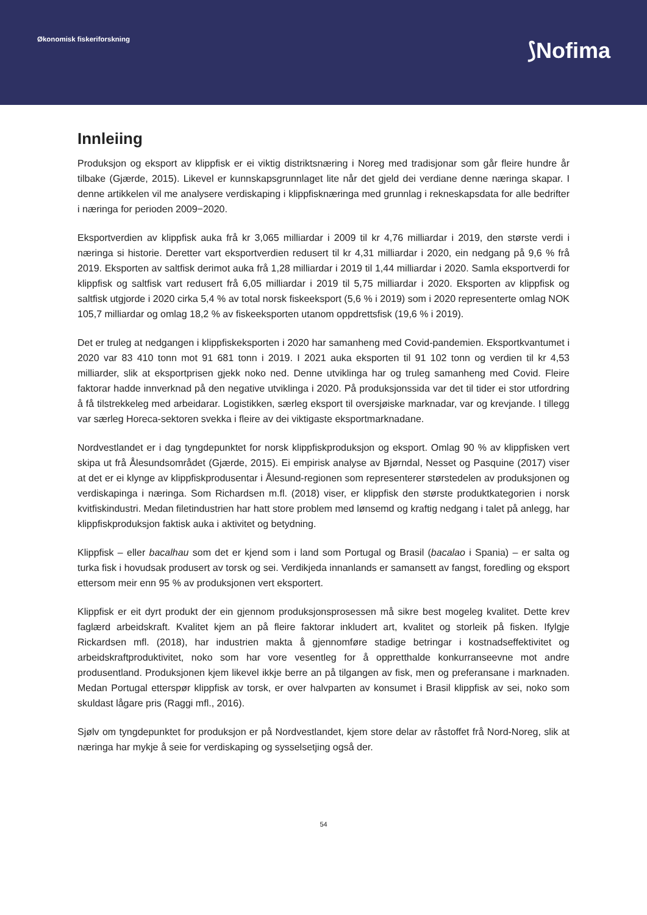Økonomisk fiskeriforskning ⟆Nofima
Innleiing
Produksjon og eksport av klippfisk er ei viktig distriktsnæring i Noreg med tradisjonar som går fleire hundre år tilbake (Gjærde, 2015). Likevel er kunnskapsgrunnlaget lite når det gjeld dei verdiane denne næringa skapar. I denne artikkelen vil me analysere verdiskaping i klippfisknæringa med grunnlag i rekneskapsdata for alle bedrifter i næringa for perioden 2009−2020.
Eksportverdien av klippfisk auka frå kr 3,065 milliardar i 2009 til kr 4,76 milliardar i 2019, den største verdi i næringa si historie. Deretter vart eksportverdien redusert til kr 4,31 milliardar i 2020, ein nedgang på 9,6 % frå 2019. Eksporten av saltfisk derimot auka frå 1,28 milliardar i 2019 til 1,44 milliardar i 2020. Samla eksportverdi for klippfisk og saltfisk vart redusert frå 6,05 milliardar i 2019 til 5,75 milliardar i 2020. Eksporten av klippfisk og saltfisk utgjorde i 2020 cirka 5,4 % av total norsk fiskeeksport (5,6 % i 2019) som i 2020 representerte omlag NOK 105,7 milliardar og omlag 18,2 % av fiskeeksporten utanom oppdrettsfisk (19,6 % i 2019).
Det er truleg at nedgangen i klippfiskeksporten i 2020 har samanheng med Covid-pandemien. Eksportkvantumet i 2020 var 83 410 tonn mot 91 681 tonn i 2019. I 2021 auka eksporten til 91 102 tonn og verdien til kr 4,53 milliarder, slik at eksportprisen gjekk noko ned. Denne utviklinga har og truleg samanheng med Covid. Fleire faktorar hadde innverknad på den negative utviklinga i 2020. På produksjonssida var det til tider ei stor utfordring å få tilstrekkeleg med arbeidarar. Logistikken, særleg eksport til oversjøiske marknadar, var og krevjande. I tillegg var særleg Horeca-sektoren svekka i fleire av dei viktigaste eksportmarknadane.
Nordvestlandet er i dag tyngdepunktet for norsk klippfiskproduksjon og eksport. Omlag 90 % av klippfisken vert skipa ut frå Ålesundsområdet (Gjærde, 2015). Ei empirisk analyse av Bjørndal, Nesset og Pasquine (2017) viser at det er ei klynge av klippfiskprodusentar i Ålesund-regionen som representerer størstedelen av produksjonen og verdiskapinga i næringa. Som Richardsen m.fl. (2018) viser, er klippfisk den største produktkategorien i norsk kvitfiskindustri. Medan filetindustrien har hatt store problem med lønsemd og kraftig nedgang i talet på anlegg, har klippfiskproduksjon faktisk auka i aktivitet og betydning.
Klippfisk – eller bacalhau som det er kjend som i land som Portugal og Brasil (bacalao i Spania) – er salta og turka fisk i hovudsak produsert av torsk og sei. Verdikjeda innanlands er samansett av fangst, foredling og eksport ettersom meir enn 95 % av produksjonen vert eksportert.
Klippfisk er eit dyrt produkt der ein gjennom produksjonsprosessen må sikre best mogeleg kvalitet. Dette krev faglærd arbeidskraft. Kvalitet kjem an på fleire faktorar inkludert art, kvalitet og storleik på fisken. Ifylgje Rickardsen mfl. (2018), har industrien makta å gjennomføre stadige betringar i kostnadseffektivitet og arbeidskraftproduktivitet, noko som har vore vesentleg for å oppretthalde konkurranseevne mot andre produsentland. Produksjonen kjem likevel ikkje berre an på tilgangen av fisk, men og preferansane i marknaden. Medan Portugal etterspør klippfisk av torsk, er over halvparten av konsumet i Brasil klippfisk av sei, noko som skuldast lågare pris (Raggi mfl., 2016).
Sjølv om tyngdepunktet for produksjon er på Nordvestlandet, kjem store delar av råstoffet frå Nord-Noreg, slik at næringa har mykje å seie for verdiskaping og sysselsetjing også der.
54